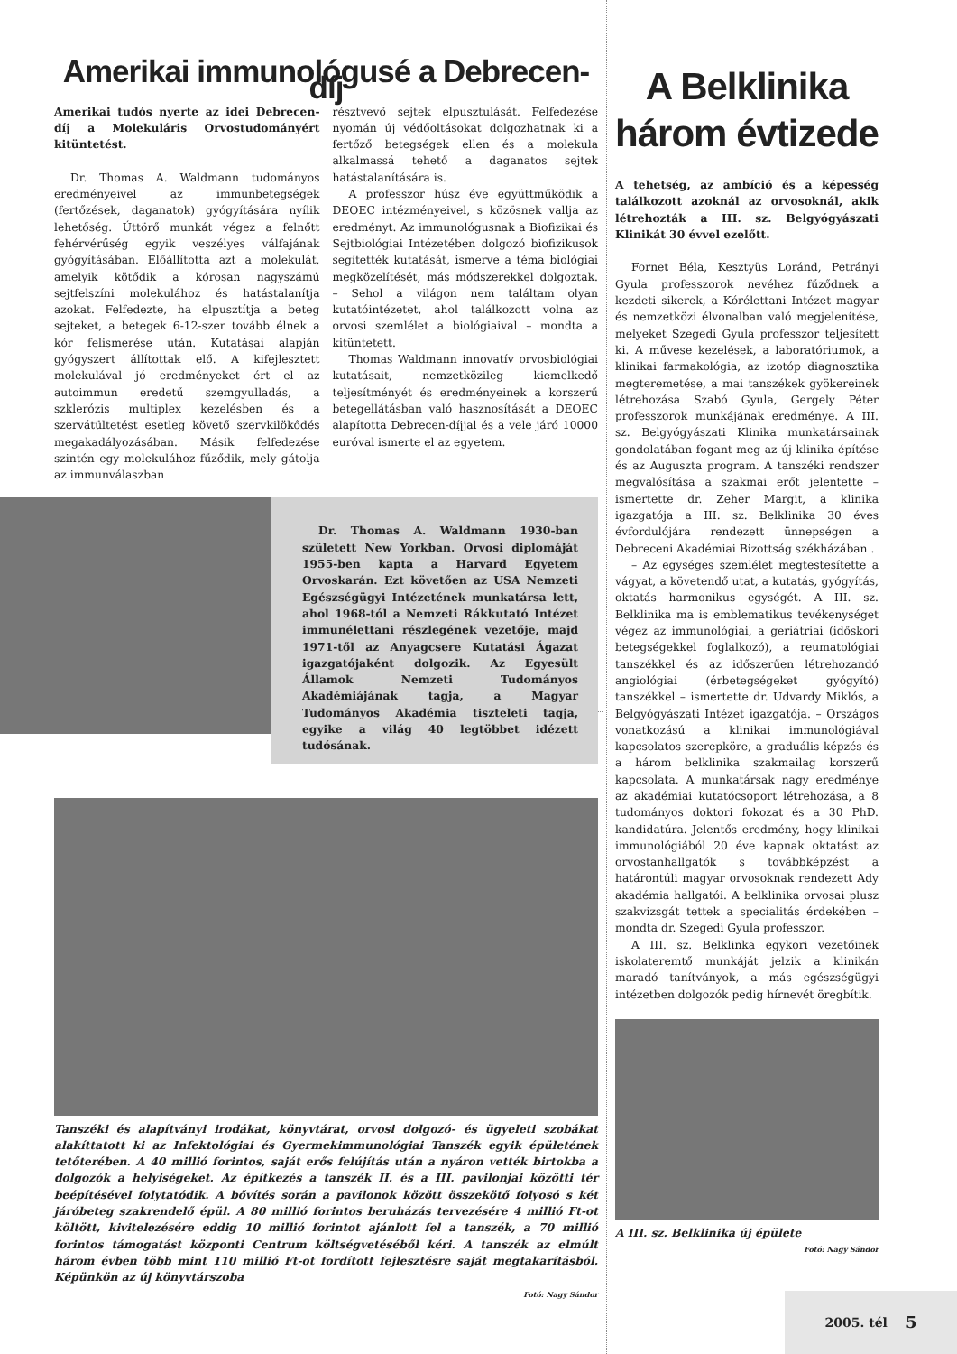Amerikai immunológusé a Debrecen-díj
Amerikai tudós nyerte az idei Debrecen-díj a Molekuláris Orvostudományért kitüntetést.
Dr. Thomas A. Waldmann tudományos eredményeivel az immunbetegségek (fertőzések, daganatok) gyógyítására nyílik lehetőség. Úttörő munkát végez a felnőtt fehérvérűség egyik veszélyes válfajának gyógyításában. Előállította azt a molekulát, amelyik kötődik a kórosan nagyszámú sejtfelszíni molekulához és hatástalanítja azokat. Felfedezte, ha elpusztítja a beteg sejteket, a betegek 6-12-szer tovább élnek a kór felismerése után. Kutatásai alapján gyógyszert állítottak elő. A kifejlesztett molekulával jó eredményeket ért el az autoimmun eredetű szemgyulladás, a szklerózis multiplex kezelésben és a szervátültetést esetleg követő szervkilökődés megakadályozásában. Másik felfedezése szintén egy molekulához fűződik, mely gátolja az immunválaszban
résztvevő sejtek elpusztulását. Felfedezése nyomán új védőoltásokat dolgozhatnak ki a fertőző betegségek ellen és a molekula alkalmassá tehető a daganatos sejtek hatástalanítására is.
A professzor húsz éve együttműködik a DEOEC intézményeivel, s közösnek vallja az eredményt. Az immunológusnak a Biofizikai és Sejtbiológiai Intézetében dolgozó biofizikusok segítették kutatását, ismerve a téma biológiai megközelítését, más módszerekkel dolgoztak. – Sehol a világon nem találtam olyan kutatóintézetet, ahol találkozott volna az orvosi szemlélet a biológiaival – mondta a kitüntetett.
Thomas Waldmann innovatív orvosbiológiai kutatásait, nemzetközileg kiemelkedő teljesítményét és eredményeinek a korszerű betegellátásban való hasznosítását a DEOEC alapította Debrecen-díjjal és a vele járó 10000 euróval ismerte el az egyetem.
Dr. Thomas A. Waldmann 1930-ban született New Yorkban. Orvosi diplomáját 1955-ben kapta a Harvard Egyetem Orvoskarán. Ezt követően az USA Nemzeti Egészségügyi Intézetének munkatársa lett, ahol 1968-tól a Nemzeti Rákkutató Intézet immunélettani részlegének vezetője, majd 1971-től az Anyagcsere Kutatási Ágazat igazgatójaként dolgozik. Az Egyesült Államok Nemzeti Tudományos Akadémiájának tagja, a Magyar Tudományos Akadémia tiszteleti tagja, egyike a világ 40 legtöbbet idézett tudósának.
Tanszéki és alapítványi irodákat, könyvtárat, orvosi dolgozó- és ügyeleti szobákat alakíttatott ki az Infektológiai és Gyermekimmunológiai Tanszék egyik épületének tetőterében. A 40 millió forintos, saját erős felújítás után a nyáron vették birtokba a dolgozók a helyiségeket. Az építkezés a tanszék II. és a III. pavilonjai közötti tér beépítésével folytatódik. A bővítés során a pavilonok között összekötő folyosó s két járóbeteg szakrendelő épül. A 80 millió forintos beruházás tervezésére 4 millió Ft-ot költött, kivitelezésére eddig 10 millió forintot ajánlott fel a tanszék, a 70 millió forintos támogatást központi Centrum költségvetéséből kéri. A tanszék az elmúlt három évben több mint 110 millió Ft-ot fordított fejlesztésre saját megtakarításból. Képünkön az új könyvtárszoba
Fotó: Nagy Sándor
A Belklinika
három évtizede
A tehetség, az ambíció és a képesség találkozott azoknál az orvosoknál, akik létrehozták a III. sz. Belgyógyászati Klinikát 30 évvel ezelőtt.
Fornet Béla, Kesztyüs Loránd, Petrányi Gyula professzorok nevéhez fűződnek a kezdeti sikerek, a Kórélettani Intézet magyar és nemzetközi élvonalban való megjelenítése, melyeket Szegedi Gyula professzor teljesített ki. A művese kezelések, a laboratóriumok, a klinikai farmakológia, az izotóp diagnosztika megteremetése, a mai tanszékek gyökereinek létrehozása Szabó Gyula, Gergely Péter professzorok munkájának eredménye. A III. sz. Belgyógyászati Klinika munkatársainak gondolatában fogant meg az új klinika építése és az Auguszta program. A tanszéki rendszer megvalósítása a szakmai erőt jelentette – ismertette dr. Zeher Margit, a klinika igazgatója a III. sz. Belklinika 30 éves évfordulójára rendezett ünnepségen a Debreceni Akadémiai Bizottság székházában .
– Az egységes szemlélet megtestesítette a vágyat, a követendő utat, a kutatás, gyógyítás, oktatás harmonikus egységét. A III. sz. Belklinika ma is emblematikus tevékenységet végez az immunológiai, a geriátriai (időskori betegségekkel foglalkozó), a reumatológiai tanszékkel és az időszerűen létrehozandó angiológiai (érbetegségeket gyógyító) tanszékkel – ismertette dr. Udvardy Miklós, a Belgyógyászati Intézet igazgatója. – Országos vonatkozású a klinikai immunológiával kapcsolatos szerepköre, a graduális képzés és a három belklinika szakmailag korszerű kapcsolata. A munkatársak nagy eredménye az akadémiai kutatócsoport létrehozása, a 8 tudományos doktori fokozat és a 30 PhD. kandidatúra. Jelentős eredmény, hogy klinikai immunológiából 20 éve kapnak oktatást az orvostanhallgatók s továbbképzést a határontúli magyar orvosoknak rendezett Ady akadémia hallgatói. A belklinika orvosai plusz szakvizsgát tettek a specialitás érdekében – mondta dr. Szegedi Gyula professzor.
A III. sz. Belklinka egykori vezetőinek iskolateremtő munkáját jelzik a klinikán maradó tanítványok, a más egészségügyi intézetben dolgozók pedig hírnevét öregbítik.
A III. sz. Belklinika új épülete
Fotó: Nagy Sándor
2005. tél 5